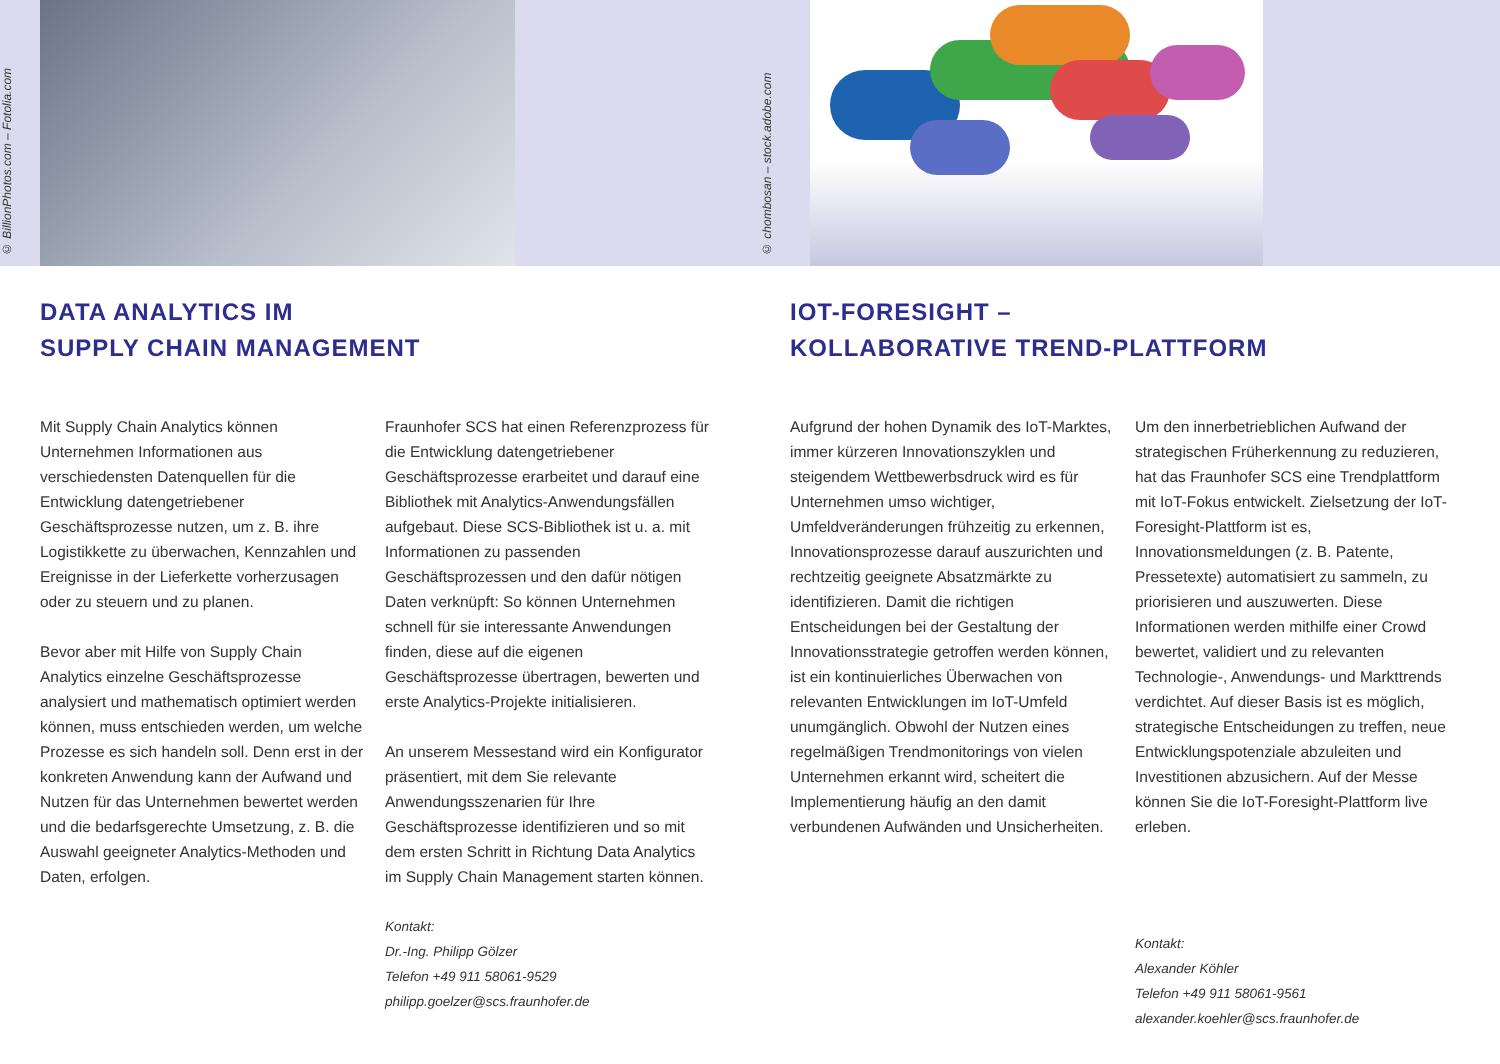© BillionPhotos.com – Fotolia.com
© chombosan – stock.adobe.com
DATA ANALYTICS IM
SUPPLY CHAIN MANAGEMENT
Mit Supply Chain Analytics können Unternehmen Informationen aus verschiedensten Datenquellen für die Entwicklung datengetriebener Geschäftsprozesse nutzen, um z. B. ihre Logistikkette zu überwachen, Kennzahlen und Ereignisse in der Lieferkette vorherzusagen oder zu steuern und zu planen.
Bevor aber mit Hilfe von Supply Chain Analytics einzelne Geschäftsprozesse analysiert und mathematisch optimiert werden können, muss entschieden werden, um welche Prozesse es sich handeln soll. Denn erst in der konkreten Anwendung kann der Aufwand und Nutzen für das Unternehmen bewertet werden und die bedarfsgerechte Umsetzung, z. B. die Auswahl geeigneter Analytics-Methoden und Daten, erfolgen.
Fraunhofer SCS hat einen Referenzprozess für die Entwicklung datengetriebener Geschäftsprozesse erarbeitet und darauf eine Bibliothek mit Analytics-Anwendungsfällen aufgebaut. Diese SCS-Bibliothek ist u. a. mit Informationen zu passenden Geschäftsprozessen und den dafür nötigen Daten verknüpft: So können Unternehmen schnell für sie interessante Anwendungen finden, diese auf die eigenen Geschäftsprozesse übertragen, bewerten und erste Analytics-Projekte initialisieren.
An unserem Messestand wird ein Konfigurator präsentiert, mit dem Sie relevante Anwendungsszenarien für Ihre Geschäftsprozesse identifizieren und so mit dem ersten Schritt in Richtung Data Analytics im Supply Chain Management starten können.
Kontakt:
Dr.-Ing. Philipp Gölzer
Telefon +49 911 58061-9529
philipp.goelzer@scs.fraunhofer.de
IOT-FORESIGHT –
KOLLABORATIVE TREND-PLATTFORM
Aufgrund der hohen Dynamik des IoT-Marktes, immer kürzeren Innovationszyklen und steigendem Wettbewerbsdruck wird es für Unternehmen umso wichtiger, Umfeldveränderungen frühzeitig zu erkennen, Innovationsprozesse darauf auszurichten und rechtzeitig geeignete Absatzmärkte zu identifizieren. Damit die richtigen Entscheidungen bei der Gestaltung der Innovationsstrategie getroffen werden können, ist ein kontinuierliches Überwachen von relevanten Entwicklungen im IoT-Umfeld unumgänglich. Obwohl der Nutzen eines regelmäßigen Trendmonitorings von vielen Unternehmen erkannt wird, scheitert die Implementierung häufig an den damit verbundenen Aufwänden und Unsicherheiten.
Um den innerbetrieblichen Aufwand der strategischen Früherkennung zu reduzieren, hat das Fraunhofer SCS eine Trendplattform mit IoT-Fokus entwickelt. Zielsetzung der IoT-Foresight-Plattform ist es, Innovationsmeldungen (z. B. Patente, Pressetexte) automatisiert zu sammeln, zu priorisieren und auszuwerten. Diese Informationen werden mithilfe einer Crowd bewertet, validiert und zu relevanten Technologie-, Anwendungs- und Markttrends verdichtet. Auf dieser Basis ist es möglich, strategische Entscheidungen zu treffen, neue Entwicklungspotenziale abzuleiten und Investitionen abzusichern. Auf der Messe können Sie die IoT-Foresight-Plattform live erleben.
Kontakt:
Alexander Köhler
Telefon +49 911 58061-9561
alexander.koehler@scs.fraunhofer.de